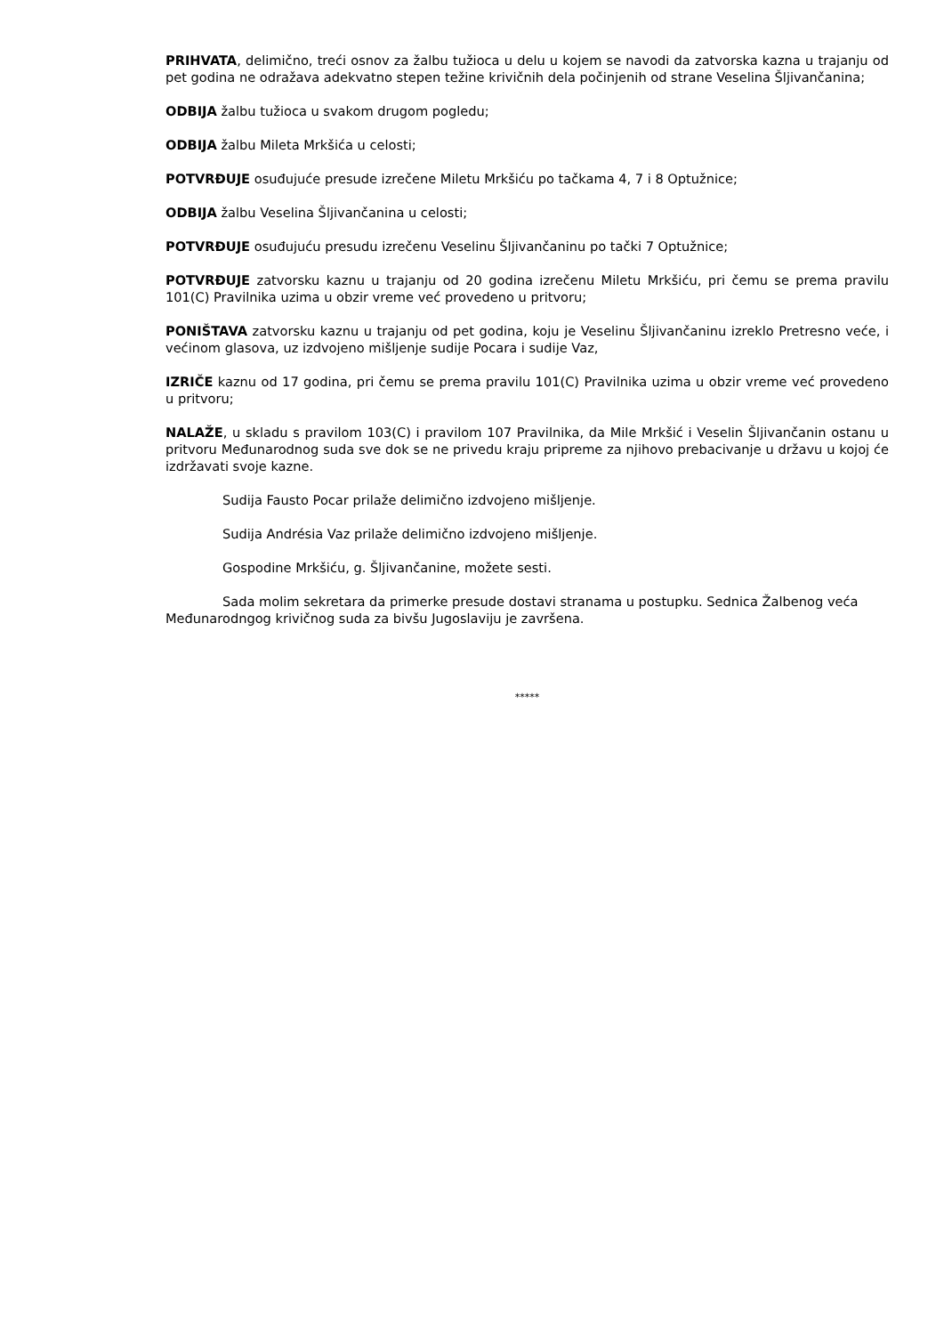PRIHVATA, delimično, treći osnov za žalbu tužioca u delu u kojem se navodi da zatvorska kazna u trajanju od pet godina ne odražava adekvatno stepen težine krivičnih dela počinjenih od strane Veselina Šljivančanina;
ODBIJA žalbu tužioca u svakom drugom pogledu;
ODBIJA žalbu Mileta Mrkšića u celosti;
POTVRĐUJE osuđujuće presude izrečene Miletu Mrkšiću po tačkama 4, 7 i 8 Optužnice;
ODBIJA žalbu Veselina Šljivančanina u celosti;
POTVRĐUJE osuđujuću presudu izrečenu Veselinu Šljivančaninu po tački 7 Optužnice;
POTVRĐUJE zatvorsku kaznu u trajanju od 20 godina izrečenu Miletu Mrkšiću, pri čemu se prema pravilu 101(C) Pravilnika uzima u obzir vreme već provedeno u pritvoru;
PONIŠTAVA zatvorsku kaznu u trajanju od pet godina, koju je Veselinu Šljivančaninu izreklo Pretresno veće, i većinom glasova, uz izdvojeno mišljenje sudije Pocara i sudije Vaz,
IZRIČE kaznu od 17 godina, pri čemu se prema pravilu 101(C) Pravilnika uzima u obzir vreme već provedeno u pritvoru;
NALAŽE, u skladu s pravilom 103(C) i pravilom 107 Pravilnika, da Mile Mrkšić i Veselin Šljivančanin ostanu u pritvoru Međunarodnog suda sve dok se ne privedu kraju pripreme za njihovo prebacivanje u državu u kojoj će izdržavati svoje kazne.
Sudija Fausto Pocar prilaže delimično izdvojeno mišljenje.
Sudija Andrésia Vaz prilaže delimično izdvojeno mišljenje.
Gospodine Mrkšiću, g. Šljivančanine, možete sesti.
Sada molim sekretara da primerke presude dostavi stranama u postupku. Sednica Žalbenog veća Međunarodngog krivičnog suda za bivšu Jugoslaviju je završena.
*****